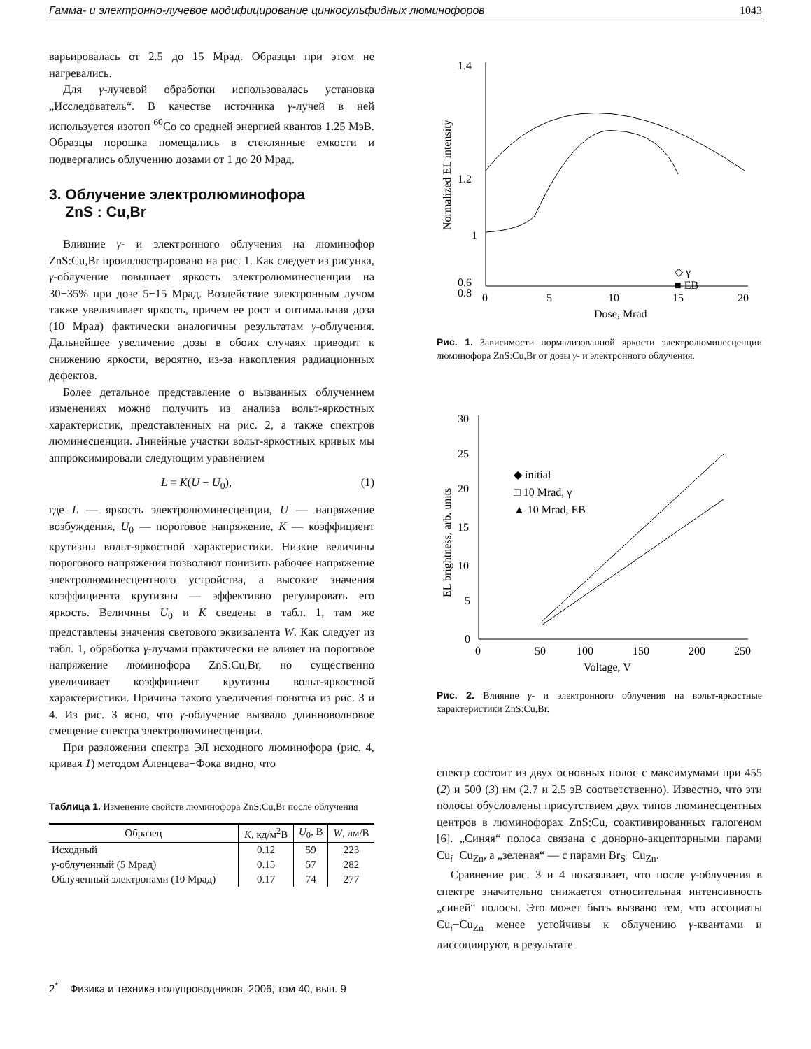Гамма- и электронно-лучевое модифицирование цинкосульфидных люминофоров 1043
варьировалась от 2.5 до 15 Мрад. Образцы при этом не нагревались.
Для γ-лучевой обработки использовалась установка „Исследователь“. В качестве источника γ-лучей в ней используется изотоп <sup>60</sup>Co со средней энергией квантов 1.25 МэВ. Образцы порошка помещались в стеклянные емкости и подвергались облучению дозами от 1 до 20 Мрад.
3. Облучение электролюминофора
ZnS : Cu,Br
Влияние γ- и электронного облучения на люминофор ZnS:Cu,Br проиллюстрировано на рис. 1. Как следует из рисунка, γ-облучение повышает яркость электролюминесценции на 30−35% при дозе 5−15 Мрад. Воздействие электронным лучом также увеличивает яркость, причем ее рост и оптимальная доза (10 Мрад) фактически аналогичны результатам γ-облучения. Дальнейшее увеличение дозы в обоих случаях приводит к снижению яркости, вероятно, из-за накопления радиационных дефектов.
Более детальное представление о вызванных облучением изменениях можно получить из анализа вольт-яркостных характеристик, представленных на рис. 2, а также спектров люминесценции. Линейные участки вольт-яркостных кривых мы аппроксимировали следующим уравнением
L = K(U − U<sub>0</sub>), (1)
где L — яркость электролюминесценции, U — напряжение возбуждения, U<sub>0</sub> — пороговое напряжение, K — коэффициент крутизны вольт-яркостной характеристики. Низкие величины порогового напряжения позволяют понизить рабочее напряжение электролюминесцентного устройства, а высокие значения коэффициента крутизны — эффективно регулировать его яркость. Величины U<sub>0</sub> и K сведены в табл. 1, там же представлены значения светового эквивалента W. Как следует из табл. 1, обработка γ-лучами практически не влияет на пороговое напряжение люминофора ZnS:Cu,Br, но существенно увеличивает коэффициент крутизны вольт-яркостной характеристики. Причина такого увеличения понятна из рис. 3 и 4. Из рис. 3 ясно, что γ-облучение вызвало длинноволновое смещение спектра электролюминесценции.
При разложении спектра ЭЛ исходного люминофора (рис. 4, кривая 1) методом Аленцева−Фока видно, что
Таблица 1. Изменение свойств люминофора ZnS:Cu,Br после облучения
| Образец | K , кд/м<sup>2</sup>В | U<sub>0</sub>, В | W , лм/В |
| --- | --- | --- | --- |
| Исходный | 0.12 | 59 | 223 |
| γ -облученный (5 Мрад) | 0.15 | 57 | 282 |
| Облученный электронами (10 Мрад) | 0.17 | 74 | 277 |
1.4
1.2
1
0.8
0.6
0
5
10
15
20
Dose, Mrad
Normalized EL intensity
◇ γ
■ EB
Рис. 1. Зависимости нормализованной яркости электролюминесценции люминофора ZnS:Cu,Br от дозы γ- и электронного облучения.
30
25
20
15
10
5
0
0
50
100
150
200
250
Voltage, V
EL brightness, arb. units
◆ initial
□ 10 Mrad, γ
▲ 10 Mrad, EB
Рис. 2. Влияние γ- и электронного облучения на вольт-яркостные характеристики ZnS:Cu,Br.
спектр состоит из двух основных полос с максимумами при 455 (2) и 500 (3) нм (2.7 и 2.5 эВ соответственно). Известно, что эти полосы обусловлены присутствием двух типов люминесцентных центров в люминофорах ZnS:Cu, соактивированных галогеном [6]. „Синяя“ полоса связана с донорно-акцепторными парами Cu<sub>i</sub>−Cu<sub>Zn</sub>, а „зеленая“ — с парами Br<sub>S</sub>−Cu<sub>Zn</sub>.
Сравнение рис. 3 и 4 показывает, что после γ-облучения в спектре значительно снижается относительная интенсивность „синей“ полосы. Это может быть вызвано тем, что ассоциаты Cu<sub>i</sub>−Cu<sub>Zn</sub> менее устойчивы к облучению γ-квантами и диссоциируют, в результате
2<sup>*</sup> Физика и техника полупроводников, 2006, том 40, вып. 9